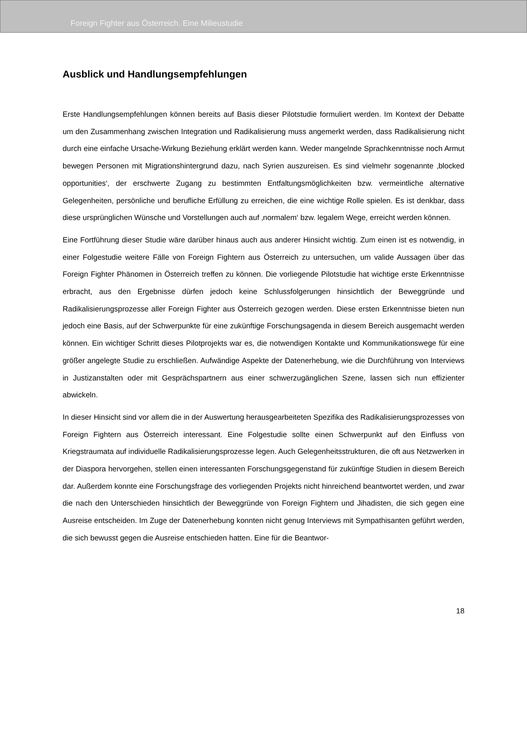Foreign Fighter aus Österreich. Eine Milieustudie
Ausblick und Handlungsempfehlungen
Erste Handlungsempfehlungen können bereits auf Basis dieser Pilotstudie formuliert werden. Im Kontext der Debatte um den Zusammenhang zwischen Integration und Radikalisierung muss angemerkt werden, dass Radikalisierung nicht durch eine einfache Ursache-Wirkung Beziehung erklärt werden kann. Weder mangelnde Sprachkenntnisse noch Armut bewegen Personen mit Migrationshintergrund dazu, nach Syrien auszureisen. Es sind vielmehr sogenannte ‚blocked opportunities‘, der erschwerte Zugang zu bestimmten Entfaltungsmöglichkeiten bzw. vermeintliche alternative Gelegenheiten, persönliche und berufliche Erfüllung zu erreichen, die eine wichtige Rolle spielen. Es ist denkbar, dass diese ursprünglichen Wünsche und Vorstellungen auch auf ‚normalem‘ bzw. legalem Wege, erreicht werden können.
Eine Fortführung dieser Studie wäre darüber hinaus auch aus anderer Hinsicht wichtig. Zum einen ist es notwendig, in einer Folgestudie weitere Fälle von Foreign Fightern aus Österreich zu untersuchen, um valide Aussagen über das Foreign Fighter Phänomen in Österreich treffen zu können. Die vorliegende Pilotstudie hat wichtige erste Erkenntnisse erbracht, aus den Ergebnisse dürfen jedoch keine Schlussfolgerungen hinsichtlich der Beweggründe und Radikalisierungsprozesse aller Foreign Fighter aus Österreich gezogen werden. Diese ersten Erkenntnisse bieten nun jedoch eine Basis, auf der Schwerpunkte für eine zukünftige Forschungsagenda in diesem Bereich ausgemacht werden können. Ein wichtiger Schritt dieses Pilotprojekts war es, die notwendigen Kontakte und Kommunikationswege für eine größer angelegte Studie zu erschließen. Aufwändige Aspekte der Datenerhebung, wie die Durchführung von Interviews in Justizanstalten oder mit Gesprächspartnern aus einer schwerzugänglichen Szene, lassen sich nun effizienter abwickeln.
In dieser Hinsicht sind vor allem die in der Auswertung herausgearbeiteten Spezifika des Radikalisierungsprozesses von Foreign Fightern aus Österreich interessant. Eine Folgestudie sollte einen Schwerpunkt auf den Einfluss von Kriegstraumata auf individuelle Radikalisierungsprozesse legen. Auch Gelegenheitsstrukturen, die oft aus Netzwerken in der Diaspora hervorgehen, stellen einen interessanten Forschungsgegenstand für zukünftige Studien in diesem Bereich dar. Außerdem konnte eine Forschungsfrage des vorliegenden Projekts nicht hinreichend beantwortet werden, und zwar die nach den Unterschieden hinsichtlich der Beweggründe von Foreign Fightern und Jihadisten, die sich gegen eine Ausreise entscheiden. Im Zuge der Datenerhebung konnten nicht genug Interviews mit Sympathisanten geführt werden, die sich bewusst gegen die Ausreise entschieden hatten. Eine für die Beantwor-
18